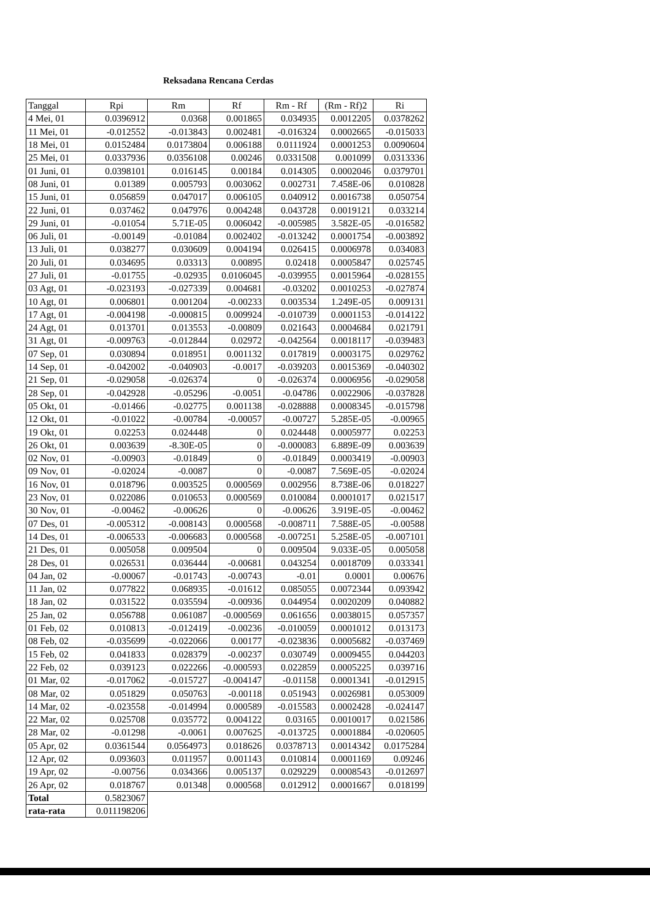Reksadana Rencana Cerdas
| Tanggal | Rpi | Rm | Rf | Rm - Rf | (Rm - Rf)2 | Ri |
| --- | --- | --- | --- | --- | --- | --- |
| 4 Mei, 01 | 0.0396912 | 0.0368 | 0.001865 | 0.034935 | 0.0012205 | 0.0378262 |
| 11 Mei, 01 | -0.012552 | -0.013843 | 0.002481 | -0.016324 | 0.0002665 | -0.015033 |
| 18 Mei, 01 | 0.0152484 | 0.0173804 | 0.006188 | 0.0111924 | 0.0001253 | 0.0090604 |
| 25 Mei, 01 | 0.0337936 | 0.0356108 | 0.00246 | 0.0331508 | 0.001099 | 0.0313336 |
| 01 Juni, 01 | 0.0398101 | 0.016145 | 0.00184 | 0.014305 | 0.0002046 | 0.0379701 |
| 08 Juni, 01 | 0.01389 | 0.005793 | 0.003062 | 0.002731 | 7.458E-06 | 0.010828 |
| 15 Juni, 01 | 0.056859 | 0.047017 | 0.006105 | 0.040912 | 0.0016738 | 0.050754 |
| 22 Juni, 01 | 0.037462 | 0.047976 | 0.004248 | 0.043728 | 0.0019121 | 0.033214 |
| 29 Juni, 01 | -0.01054 | 5.71E-05 | 0.006042 | -0.005985 | 3.582E-05 | -0.016582 |
| 06 Juli, 01 | -0.00149 | -0.01084 | 0.002402 | -0.013242 | 0.0001754 | -0.003892 |
| 13 Juli, 01 | 0.038277 | 0.030609 | 0.004194 | 0.026415 | 0.0006978 | 0.034083 |
| 20 Juli, 01 | 0.034695 | 0.03313 | 0.00895 | 0.02418 | 0.0005847 | 0.025745 |
| 27 Juli, 01 | -0.01755 | -0.02935 | 0.0106045 | -0.039955 | 0.0015964 | -0.028155 |
| 03 Agt, 01 | -0.023193 | -0.027339 | 0.004681 | -0.03202 | 0.0010253 | -0.027874 |
| 10 Agt, 01 | 0.006801 | 0.001204 | -0.00233 | 0.003534 | 1.249E-05 | 0.009131 |
| 17 Agt, 01 | -0.004198 | -0.000815 | 0.009924 | -0.010739 | 0.0001153 | -0.014122 |
| 24 Agt, 01 | 0.013701 | 0.013553 | -0.00809 | 0.021643 | 0.0004684 | 0.021791 |
| 31 Agt, 01 | -0.009763 | -0.012844 | 0.02972 | -0.042564 | 0.0018117 | -0.039483 |
| 07 Sep, 01 | 0.030894 | 0.018951 | 0.001132 | 0.017819 | 0.0003175 | 0.029762 |
| 14 Sep, 01 | -0.042002 | -0.040903 | -0.0017 | -0.039203 | 0.0015369 | -0.040302 |
| 21 Sep, 01 | -0.029058 | -0.026374 | 0 | -0.026374 | 0.0006956 | -0.029058 |
| 28 Sep, 01 | -0.042928 | -0.05296 | -0.0051 | -0.04786 | 0.0022906 | -0.037828 |
| 05 Okt, 01 | -0.01466 | -0.02775 | 0.001138 | -0.028888 | 0.0008345 | -0.015798 |
| 12 Okt, 01 | -0.01022 | -0.00784 | -0.00057 | -0.00727 | 5.285E-05 | -0.00965 |
| 19 Okt, 01 | 0.02253 | 0.024448 | 0 | 0.024448 | 0.0005977 | 0.02253 |
| 26 Okt, 01 | 0.003639 | -8.30E-05 | 0 | -0.000083 | 6.889E-09 | 0.003639 |
| 02 Nov, 01 | -0.00903 | -0.01849 | 0 | -0.01849 | 0.0003419 | -0.00903 |
| 09 Nov, 01 | -0.02024 | -0.0087 | 0 | -0.0087 | 7.569E-05 | -0.02024 |
| 16 Nov, 01 | 0.018796 | 0.003525 | 0.000569 | 0.002956 | 8.738E-06 | 0.018227 |
| 23 Nov, 01 | 0.022086 | 0.010653 | 0.000569 | 0.010084 | 0.0001017 | 0.021517 |
| 30 Nov, 01 | -0.00462 | -0.00626 | 0 | -0.00626 | 3.919E-05 | -0.00462 |
| 07 Des, 01 | -0.005312 | -0.008143 | 0.000568 | -0.008711 | 7.588E-05 | -0.00588 |
| 14 Des, 01 | -0.006533 | -0.006683 | 0.000568 | -0.007251 | 5.258E-05 | -0.007101 |
| 21 Des, 01 | 0.005058 | 0.009504 | 0 | 0.009504 | 9.033E-05 | 0.005058 |
| 28 Des, 01 | 0.026531 | 0.036444 | -0.00681 | 0.043254 | 0.0018709 | 0.033341 |
| 04 Jan, 02 | -0.00067 | -0.01743 | -0.00743 | -0.01 | 0.0001 | 0.00676 |
| 11 Jan, 02 | 0.077822 | 0.068935 | -0.01612 | 0.085055 | 0.0072344 | 0.093942 |
| 18 Jan, 02 | 0.031522 | 0.035594 | -0.00936 | 0.044954 | 0.0020209 | 0.040882 |
| 25 Jan, 02 | 0.056788 | 0.061087 | -0.000569 | 0.061656 | 0.0038015 | 0.057357 |
| 01 Feb, 02 | 0.010813 | -0.012419 | -0.00236 | -0.010059 | 0.0001012 | 0.013173 |
| 08 Feb, 02 | -0.035699 | -0.022066 | 0.00177 | -0.023836 | 0.0005682 | -0.037469 |
| 15 Feb, 02 | 0.041833 | 0.028379 | -0.00237 | 0.030749 | 0.0009455 | 0.044203 |
| 22 Feb, 02 | 0.039123 | 0.022266 | -0.000593 | 0.022859 | 0.0005225 | 0.039716 |
| 01 Mar, 02 | -0.017062 | -0.015727 | -0.004147 | -0.01158 | 0.0001341 | -0.012915 |
| 08 Mar, 02 | 0.051829 | 0.050763 | -0.00118 | 0.051943 | 0.0026981 | 0.053009 |
| 14 Mar, 02 | -0.023558 | -0.014994 | 0.000589 | -0.015583 | 0.0002428 | -0.024147 |
| 22 Mar, 02 | 0.025708 | 0.035772 | 0.004122 | 0.03165 | 0.0010017 | 0.021586 |
| 28 Mar, 02 | -0.01298 | -0.0061 | 0.007625 | -0.013725 | 0.0001884 | -0.020605 |
| 05 Apr, 02 | 0.0361544 | 0.0564973 | 0.018626 | 0.0378713 | 0.0014342 | 0.0175284 |
| 12 Apr, 02 | 0.093603 | 0.011957 | 0.001143 | 0.010814 | 0.0001169 | 0.09246 |
| 19 Apr, 02 | -0.00756 | 0.034366 | 0.005137 | 0.029229 | 0.0008543 | -0.012697 |
| 26 Apr, 02 | 0.018767 | 0.01348 | 0.000568 | 0.012912 | 0.0001667 | 0.018199 |
| Total | 0.5823067 | | | | | |
| rata-rata | 0.011198206 | | | | | |